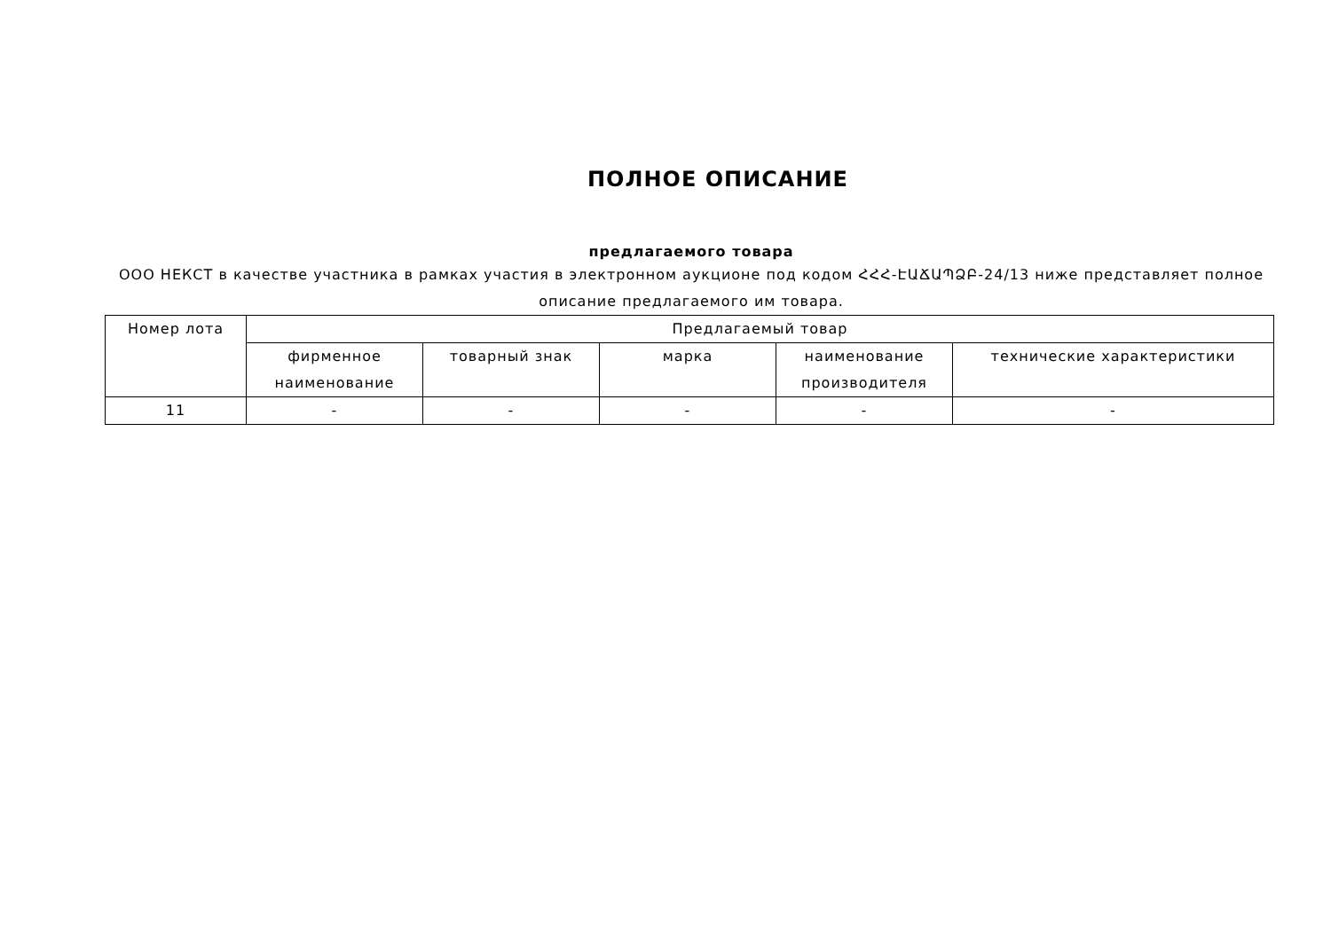ПОЛНОЕ ОПИСАНИЕ
предлагаемого товара
ООО НЕКСТ в качестве участника в рамках участия в электронном аукционе под кодом ՀՀՀ-ԷԱՃԱՊՁԲ-24/13 ниже представляет полное описание предлагаемого им товара.
| Номер лота | Предлагаемый товар | | | | |
| --- | --- | --- | --- | --- | --- |
| | фирменное наименование | товарный знак | марка | наименование производителя | технические характеристики |
| 11 | - | - | - | - | - |